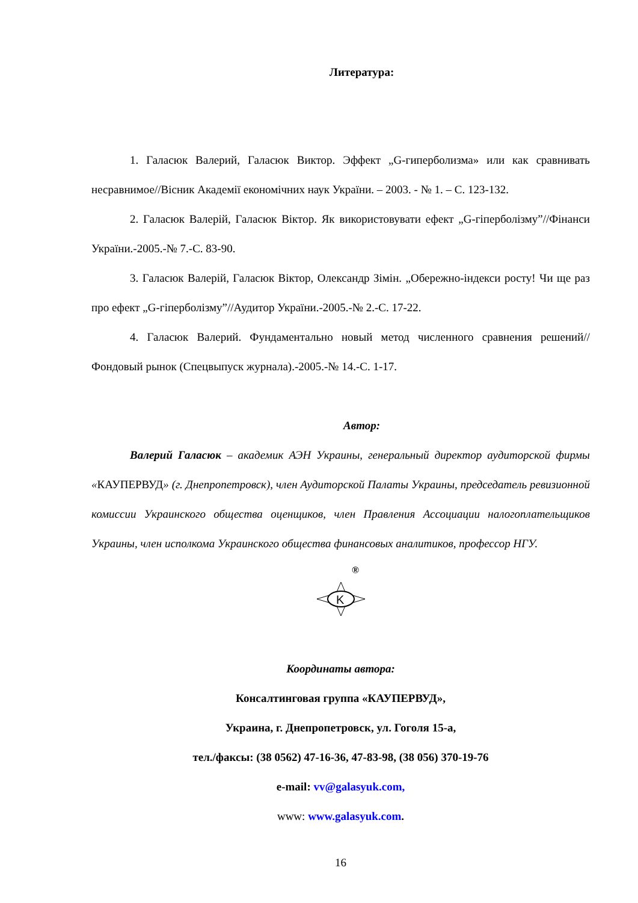Литература:
1. Галасюк Валерий, Галасюк Виктор. Эффект „G-гиперболизма» или как сравнивать несравнимое//Вісник Академії економічних наук України. – 2003. - № 1. – С. 123-132.
2. Галасюк Валерій, Галасюк Віктор. Як використовувати ефект „G-гіперболізму”//Фінанси України.-2005.-№ 7.-С. 83-90.
3. Галасюк Валерій, Галасюк Віктор, Олександр Зімін. „Обережно-індекси росту! Чи ще раз про ефект „G-гіперболізму”//Аудитор України.-2005.-№ 2.-С. 17-22.
4. Галасюк Валерий. Фундаментально новый метод численного сравнения решений//Фондовый рынок (Спецвыпуск журнала).-2005.-№ 14.-С. 1-17.
Автор:
Валерий Галасюк – академик АЭН Украины, генеральный директор аудиторской фирмы «КАУПЕРВУД» (г. Днепропетровск), член Аудиторской Палаты Украины, председатель ревизионной комиссии Украинского общества оценщиков, член Правления Ассоциации налогоплательщиков Украины, член исполкома Украинского общества финансовых аналитиков, профессор НГУ.
®
K
Координаты автора:
Консалтинговая группа «КАУПЕРВУД»,
Украина, г. Днепропетровск, ул. Гоголя 15-а,
тел./факсы: (38 0562) 47-16-36, 47-83-98, (38 056) 370-19-76
e-mail: vv@galasyuk.com,
www: www.galasyuk.com.
16